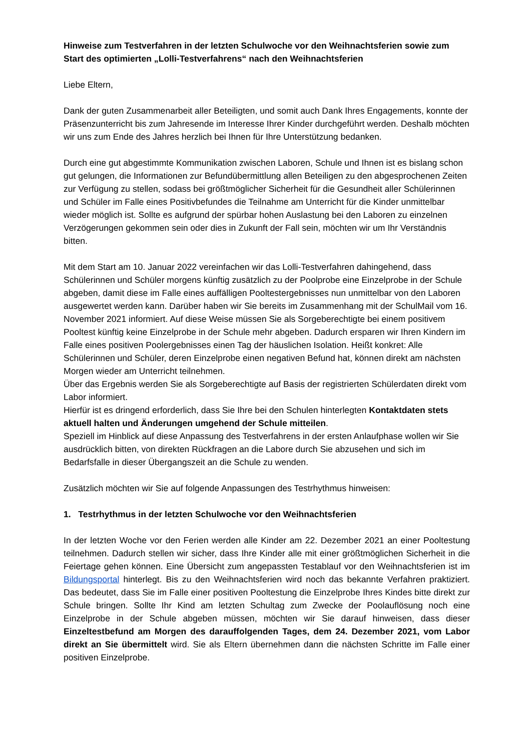Hinweise zum Testverfahren in der letzten Schulwoche vor den Weihnachtsferien sowie zum Start des optimierten „Lolli-Testverfahrens“ nach den Weihnachtsferien
Liebe Eltern,
Dank der guten Zusammenarbeit aller Beteiligten, und somit auch Dank Ihres Engagements, konnte der Präsenzunterricht bis zum Jahresende im Interesse Ihrer Kinder durchgeführt werden. Deshalb möchten wir uns zum Ende des Jahres herzlich bei Ihnen für Ihre Unterstützung bedanken.
Durch eine gut abgestimmte Kommunikation zwischen Laboren, Schule und Ihnen ist es bislang schon gut gelungen, die Informationen zur Befundübermittlung allen Beteiligen zu den abgesprochenen Zeiten zur Verfügung zu stellen, sodass bei größtmöglicher Sicherheit für die Gesundheit aller Schülerinnen und Schüler im Falle eines Positivbefundes die Teilnahme am Unterricht für die Kinder unmittelbar wieder möglich ist. Sollte es aufgrund der spürbar hohen Auslastung bei den Laboren zu einzelnen Verzögerungen gekommen sein oder dies in Zukunft der Fall sein, möchten wir um Ihr Verständnis bitten.
Mit dem Start am 10. Januar 2022 vereinfachen wir das Lolli-Testverfahren dahingehend, dass Schülerinnen und Schüler morgens künftig zusätzlich zu der Poolprobe eine Einzelprobe in der Schule abgeben, damit diese im Falle eines auffälligen Pooltestergebnisses nun unmittelbar von den Laboren ausgewertet werden kann. Darüber haben wir Sie bereits im Zusammenhang mit der SchulMail vom 16. November 2021 informiert. Auf diese Weise müssen Sie als Sorgeberechtigte bei einem positivem Pooltest künftig keine Einzelprobe in der Schule mehr abgeben. Dadurch ersparen wir Ihren Kindern im Falle eines positiven Poolergebnisses einen Tag der häuslichen Isolation. Heißt konkret: Alle Schülerinnen und Schüler, deren Einzelprobe einen negativen Befund hat, können direkt am nächsten Morgen wieder am Unterricht teilnehmen.
Über das Ergebnis werden Sie als Sorgeberechtigte auf Basis der registrierten Schülerdaten direkt vom Labor informiert.
Hierfür ist es dringend erforderlich, dass Sie Ihre bei den Schulen hinterlegten Kontaktdaten stets aktuell halten und Änderungen umgehend der Schule mitteilen.
Speziell im Hinblick auf diese Anpassung des Testverfahrens in der ersten Anlaufphase wollen wir Sie ausdrücklich bitten, von direkten Rückfragen an die Labore durch Sie abzusehen und sich im Bedarfsfalle in dieser Übergangszeit an die Schule zu wenden.
Zusätzlich möchten wir Sie auf folgende Anpassungen des Testrhythmus hinweisen:
1. Testrhythmus in der letzten Schulwoche vor den Weihnachtsferien
In der letzten Woche vor den Ferien werden alle Kinder am 22. Dezember 2021 an einer Pooltestung teilnehmen. Dadurch stellen wir sicher, dass Ihre Kinder alle mit einer größtmöglichen Sicherheit in die Feiertage gehen können. Eine Übersicht zum angepassten Testablauf vor den Weihnachtsferien ist im Bildungsportal hinterlegt. Bis zu den Weihnachtsferien wird noch das bekannte Verfahren praktiziert. Das bedeutet, dass Sie im Falle einer positiven Pooltestung die Einzelprobe Ihres Kindes bitte direkt zur Schule bringen. Sollte Ihr Kind am letzten Schultag zum Zwecke der Poolauflösung noch eine Einzelprobe in der Schule abgeben müssen, möchten wir Sie darauf hinweisen, dass dieser Einzeltestbefund am Morgen des darauffolgenden Tages, dem 24. Dezember 2021, vom Labor direkt an Sie übermittelt wird. Sie als Eltern übernehmen dann die nächsten Schritte im Falle einer positiven Einzelprobe.